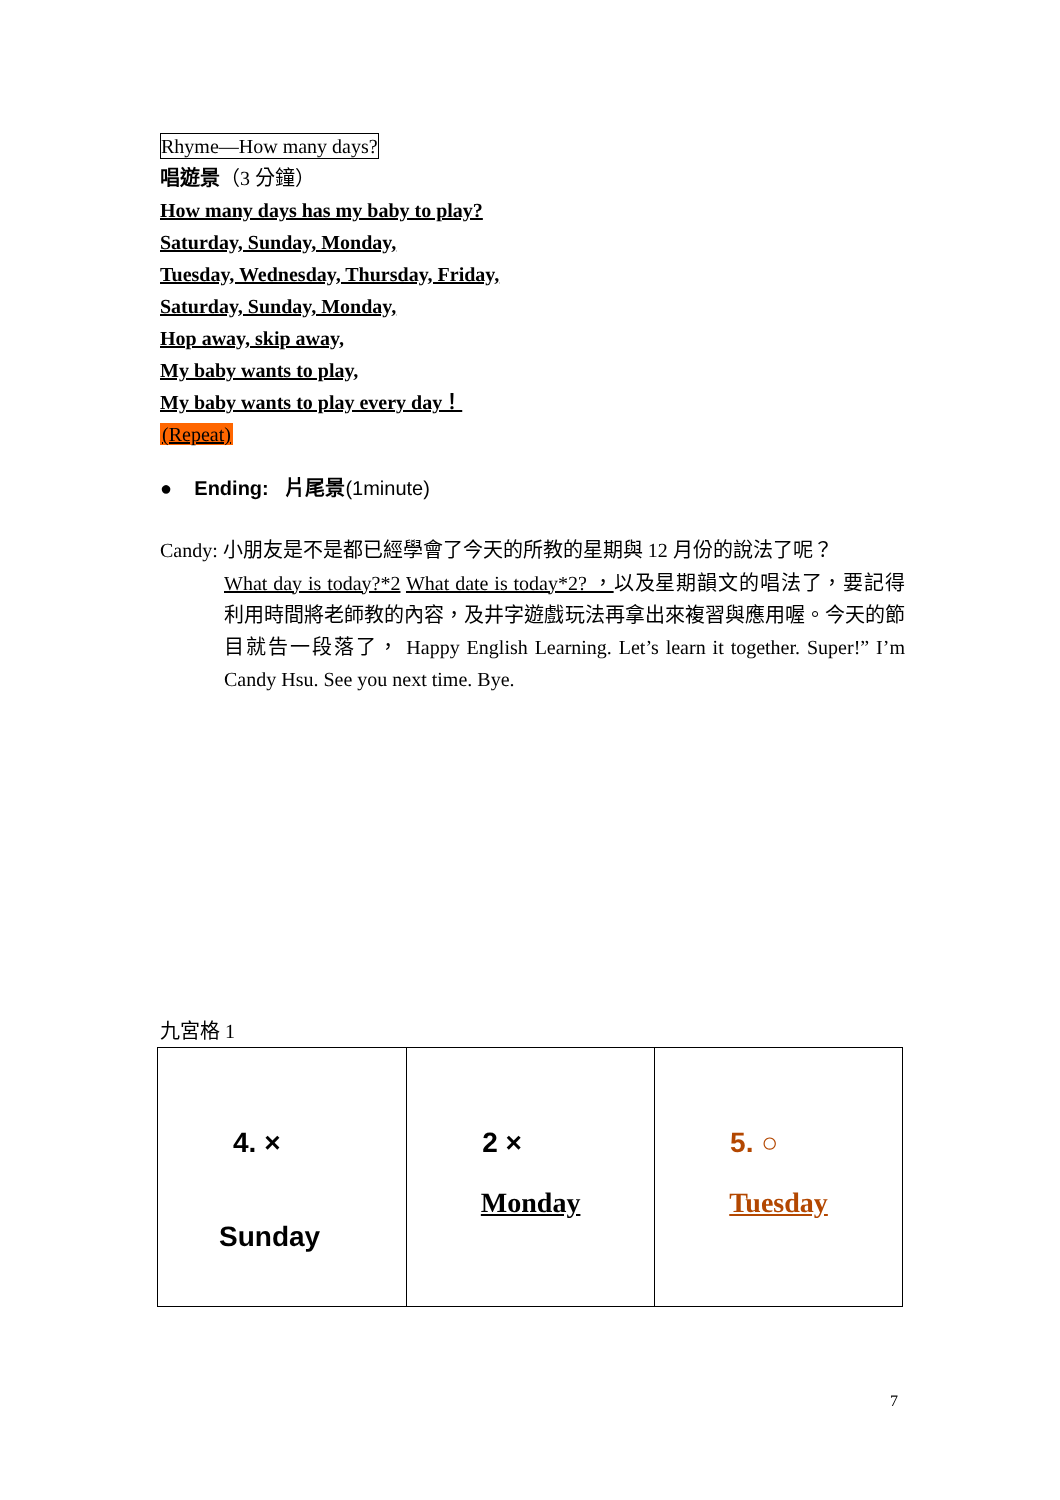Rhyme—How many days?
唱遊景（3 分鐘）
How many days has my baby to play?
Saturday, Sunday, Monday,
Tuesday, Wednesday, Thursday, Friday,
Saturday, Sunday, Monday,
Hop away, skip away,
My baby wants to play,
My baby wants to play every day！
(Repeat)
● Ending: 片尾景(1minute)
Candy: 小朋友是不是都已經學會了今天的所教的星期與 12 月份的說法了呢？
What day is today?*2 What date is today*2? ，以及星期韻文的唱法了，要記得利用時間將老師教的內容，及井字遊戲玩法再拿出來複習與應用喔。今天的節目就告一段落了， Happy English Learning. Let’s learn it together. Super!” I’m Candy Hsu. See you next time. Bye.
九宮格 1
| 4. × Sunday | 2 × Monday | 5. ○ Tuesday |
7